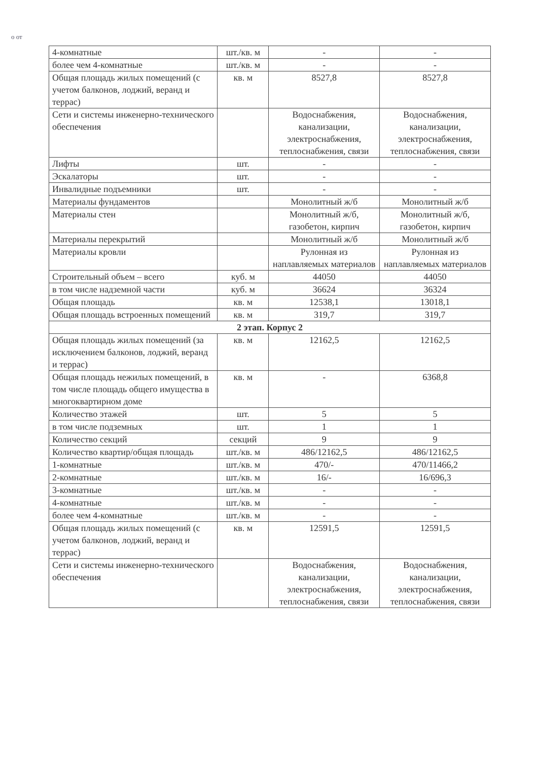о от
| 4-комнатные | шт./кв. м | - | - |
| более чем 4-комнатные | шт./кв. м | - | - |
| Общая площадь жилых помещений (с учетом балконов, лоджий, веранд и террас) | кв. м | 8527,8 | 8527,8 |
| Сети и системы инженерно-технического обеспечения | | Водоснабжения, канализации, электроснабжения, теплоснабжения, связи | Водоснабжения, канализации, электроснабжения, теплоснабжения, связи |
| Лифты | шт. | - | - |
| Эскалаторы | шт. | - | - |
| Инвалидные подъемники | шт. | - | - |
| Материалы фундаментов | | Монолитный ж/б | Монолитный ж/б |
| Материалы стен | | Монолитный ж/б, газобетон, кирпич | Монолитный ж/б, газобетон, кирпич |
| Материалы перекрытий | | Монолитный ж/б | Монолитный ж/б |
| Материалы кровли | | Рулонная из наплавляемых материалов | Рулонная из наплавляемых материалов |
| Строительный объем – всего | куб. м | 44050 | 44050 |
| в том числе надземной части | куб. м | 36624 | 36324 |
| Общая площадь | кв. м | 12538,1 | 13018,1 |
| Общая площадь встроенных помещений | кв. м | 319,7 | 319,7 |
| 2 этап. Корпус 2 | | | |
| Общая площадь жилых помещений (за исключением балконов, лоджий, веранд и террас) | кв. м | 12162,5 | 12162,5 |
| Общая площадь нежилых помещений, в том числе площадь общего имущества в многоквартирном доме | кв. м | - | 6368,8 |
| Количество этажей | шт. | 5 | 5 |
| в том числе подземных | шт. | 1 | 1 |
| Количество секций | секций | 9 | 9 |
| Количество квартир/общая площадь | шт./кв. м | 486/12162,5 | 486/12162,5 |
| 1-комнатные | шт./кв. м | 470/- | 470/11466,2 |
| 2-комнатные | шт./кв. м | 16/- | 16/696,3 |
| 3-комнатные | шт./кв. м | - | - |
| 4-комнатные | шт./кв. м | - | - |
| более чем 4-комнатные | шт./кв. м | - | - |
| Общая площадь жилых помещений (с учетом балконов, лоджий, веранд и террас) | кв. м | 12591,5 | 12591,5 |
| Сети и системы инженерно-технического обеспечения | | Водоснабжения, канализации, электроснабжения, теплоснабжения, связи | Водоснабжения, канализации, электроснабжения, теплоснабжения, связи |